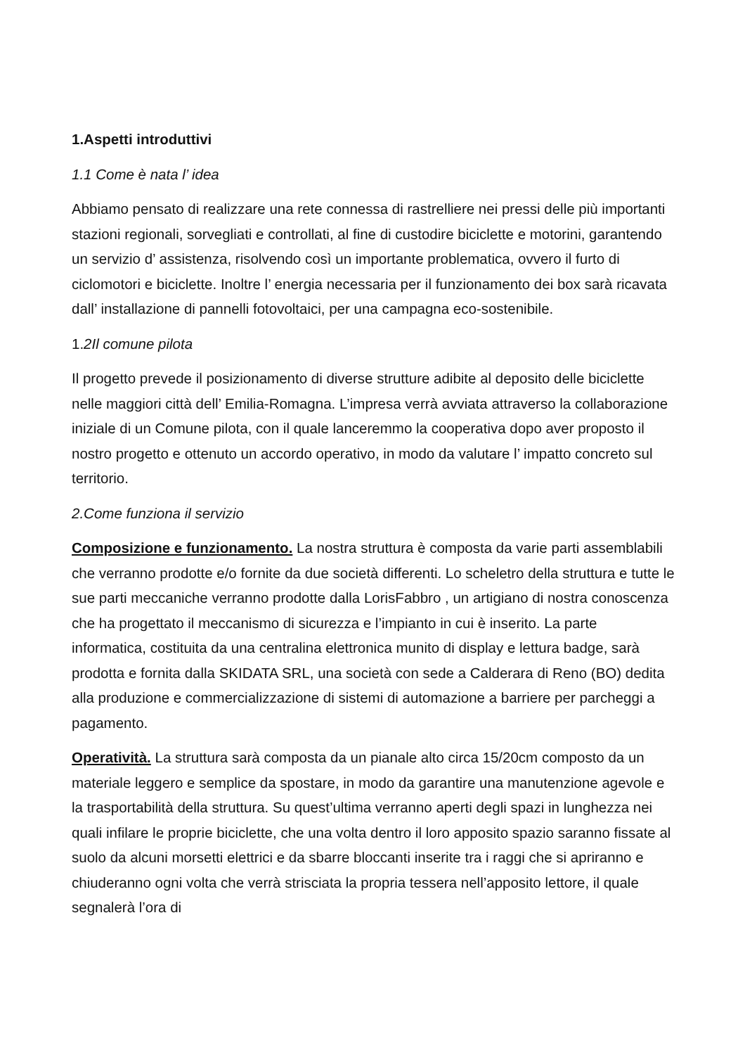1.Aspetti introduttivi
1.1 Come è nata l’ idea
Abbiamo pensato di realizzare una rete connessa di rastrelliere nei pressi delle più importanti stazioni regionali, sorvegliati e controllati, al fine di custodire biciclette e motorini, garantendo un servizio d’ assistenza, risolvendo così un importante problematica, ovvero il furto di ciclomotori e biciclette. Inoltre l’ energia necessaria per il funzionamento dei box sarà ricavata dall’ installazione di pannelli fotovoltaici, per una campagna eco-sostenibile.
1.2Il comune pilota
Il progetto prevede il posizionamento di diverse strutture adibite al deposito delle biciclette nelle maggiori città dell’ Emilia-Romagna. L’impresa verrà avviata attraverso la collaborazione iniziale di un Comune pilota, con il quale lanceremmo la cooperativa dopo aver proposto il nostro progetto e ottenuto un accordo operativo, in modo da valutare l’ impatto concreto sul territorio.
2.Come funziona il servizio
Composizione e funzionamento. La nostra struttura è composta da varie parti assemblabili che verranno prodotte e/o fornite da due società differenti. Lo scheletro della struttura e tutte le sue parti meccaniche verranno prodotte dalla LorisFabbro , un artigiano di nostra conoscenza che ha progettato il meccanismo di sicurezza e l’impianto in cui è inserito. La parte informatica, costituita da una centralina elettronica munito di display e lettura badge, sarà prodotta e fornita dalla SKIDATA SRL, una società con sede a Calderara di Reno (BO) dedita alla produzione e commercializzazione di sistemi di automazione a barriere per parcheggi a pagamento.
Operatività. La struttura sarà composta da un pianale alto circa 15/20cm composto da un materiale leggero e semplice da spostare, in modo da garantire una manutenzione agevole e la trasportabilità della struttura. Su quest’ultima verranno aperti degli spazi in lunghezza nei quali infilare le proprie biciclette, che una volta dentro il loro apposito spazio saranno fissate al suolo da alcuni morsetti elettrici e da sbarre bloccanti inserite tra i raggi che si apriranno e chiuderanno ogni volta che verrà strisciata la propria tessera nell’apposito lettore, il quale segnalerà l’ora di